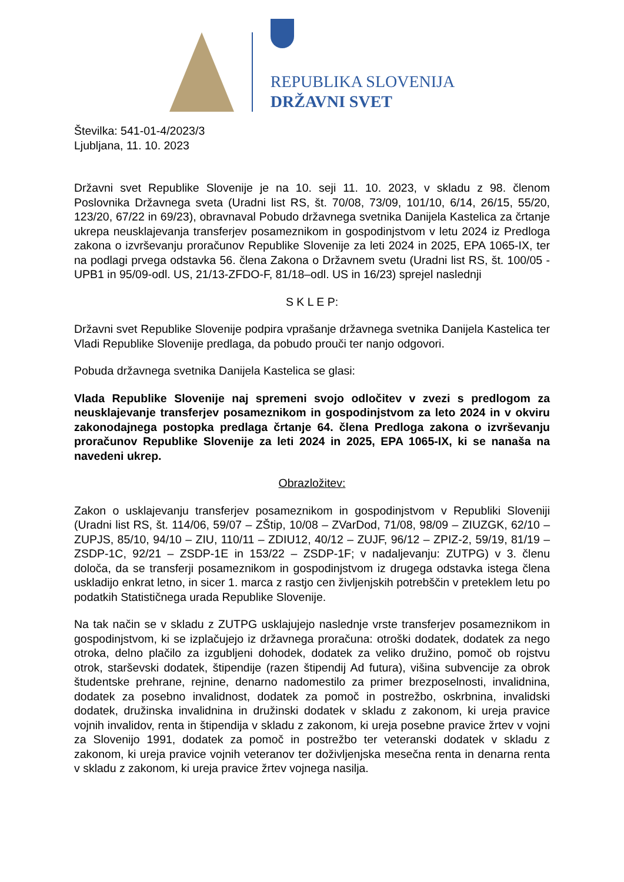REPUBLIKA SLOVENIJA
DRŽAVNI SVET
Številka: 541-01-4/2023/3
Ljubljana, 11. 10. 2023
Državni svet Republike Slovenije je na 10. seji 11. 10. 2023, v skladu z 98. členom Poslovnika Državnega sveta (Uradni list RS, št. 70/08, 73/09, 101/10, 6/14, 26/15, 55/20, 123/20, 67/22 in 69/23), obravnaval Pobudo državnega svetnika Danijela Kastelica za črtanje ukrepa neusklajevanja transferjev posameznikom in gospodinjstvom v letu 2024 iz Predloga zakona o izvrševanju proračunov Republike Slovenije za leti 2024 in 2025, EPA 1065-IX, ter na podlagi prvega odstavka 56. člena Zakona o Državnem svetu (Uradni list RS, št. 100/05 - UPB1 in 95/09-odl. US, 21/13-ZFDO-F, 81/18–odl. US in 16/23) sprejel naslednji
S K L E P:
Državni svet Republike Slovenije podpira vprašanje državnega svetnika Danijela Kastelica ter Vladi Republike Slovenije predlaga, da pobudo prouči ter nanjo odgovori.
Pobuda državnega svetnika Danijela Kastelica se glasi:
Vlada Republike Slovenije naj spremeni svojo odločitev v zvezi s predlogom za neusklajevanje transferjev posameznikom in gospodinjstvom za leto 2024 in v okviru zakonodajnega postopka predlaga črtanje 64. člena Predloga zakona o izvrševanju proračunov Republike Slovenije za leti 2024 in 2025, EPA 1065-IX, ki se nanaša na navedeni ukrep.
Obrazložitev:
Zakon o usklajevanju transferjev posameznikom in gospodinjstvom v Republiki Sloveniji (Uradni list RS, št. 114/06, 59/07 – ZŠtip, 10/08 – ZVarDod, 71/08, 98/09 – ZIUZGK, 62/10 – ZUPJS, 85/10, 94/10 – ZIU, 110/11 – ZDIU12, 40/12 – ZUJF, 96/12 – ZPIZ-2, 59/19, 81/19 – ZSDP-1C, 92/21 – ZSDP-1E in 153/22 – ZSDP-1F; v nadaljevanju: ZUTPG) v 3. členu določa, da se transferji posameznikom in gospodinjstvom iz drugega odstavka istega člena uskladijo enkrat letno, in sicer 1. marca z rastjo cen življenjskih potrebščin v preteklem letu po podatkih Statističnega urada Republike Slovenije.
Na tak način se v skladu z ZUTPG usklajujejo naslednje vrste transferjev posameznikom in gospodinjstvom, ki se izplačujejo iz državnega proračuna: otroški dodatek, dodatek za nego otroka, delno plačilo za izgubljeni dohodek, dodatek za veliko družino, pomoč ob rojstvu otrok, starševski dodatek, štipendije (razen štipendij Ad futura), višina subvencije za obrok študentske prehrane, rejnine, denarno nadomestilo za primer brezposelnosti, invalidnina, dodatek za posebno invalidnost, dodatek za pomoč in postrežbo, oskrbnina, invalidski dodatek, družinska invalidnina in družinski dodatek v skladu z zakonom, ki ureja pravice vojnih invalidov, renta in štipendija v skladu z zakonom, ki ureja posebne pravice žrtev v vojni za Slovenijo 1991, dodatek za pomoč in postrežbo ter veteranski dodatek v skladu z zakonom, ki ureja pravice vojnih veteranov ter doživljenjska mesečna renta in denarna renta v skladu z zakonom, ki ureja pravice žrtev vojnega nasilja.